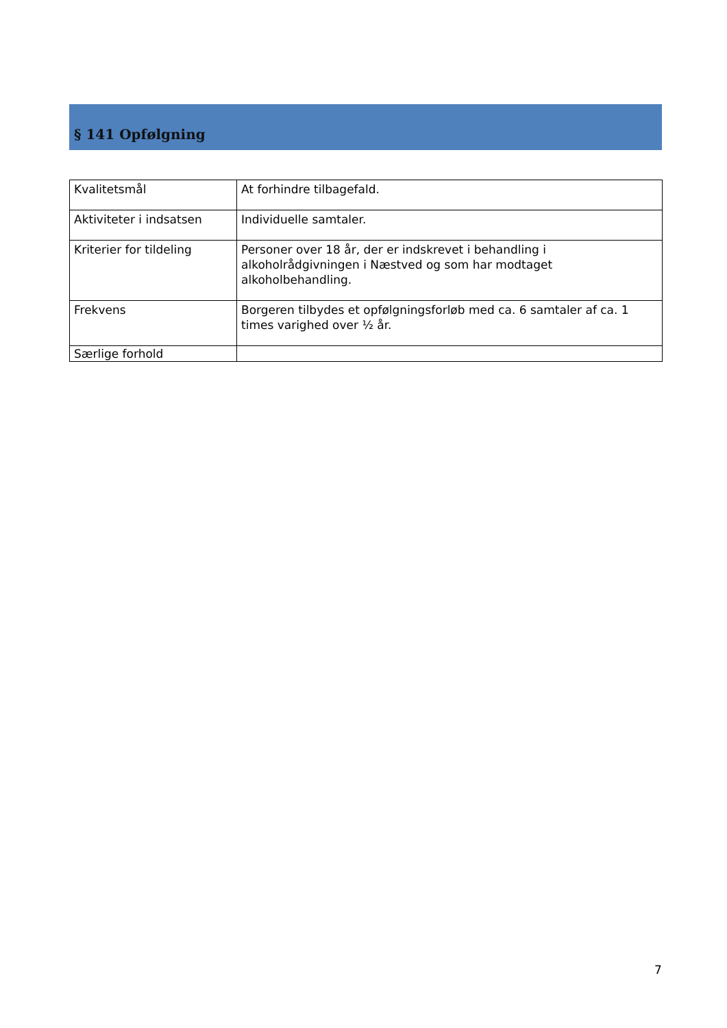§ 141 Opfølgning
| Kvalitetsmål | At forhindre tilbagefald. |
| Aktiviteter i indsatsen | Individuelle samtaler. |
| Kriterier for tildeling | Personer over 18 år, der er indskrevet i behandling i alkoholrådgivningen i Næstved og som har modtaget alkoholbehandling. |
| Frekvens | Borgeren tilbydes et opfølgningsforløb med ca. 6 samtaler af ca. 1 times varighed over ½ år. |
| Særlige forhold | |
7